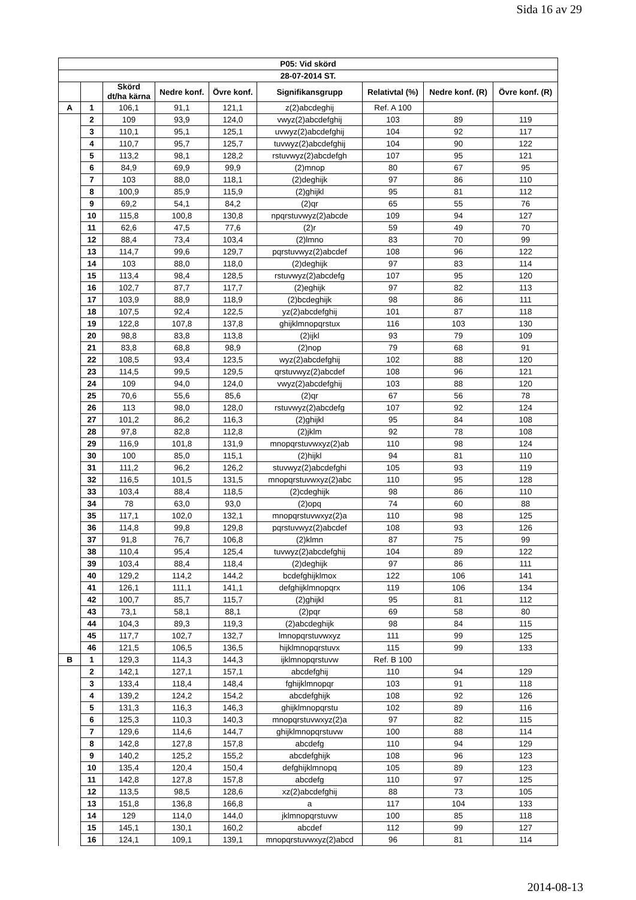Sida 16 av 29
| P05: Vid skörd | | | | | | | | |
| --- | --- | --- | --- | --- | --- | --- | --- | --- |
| 28-07-2014 ST. | | | | | | | | |
| | | Skörd dt/ha kärna | Nedre konf. | Övre konf. | Signifikansgrupp | Relativtal (%) | Nedre konf. (R) | Övre konf. (R) |
| A | 1 | 106,1 | 91,1 | 121,1 | z(2)abcdeghij | Ref. A 100 | | |
| | 2 | 109 | 93,9 | 124,0 | vwyz(2)abcdefghij | 103 | 89 | 119 |
| | 3 | 110,1 | 95,1 | 125,1 | uvwyz(2)abcdefghij | 104 | 92 | 117 |
| | 4 | 110,7 | 95,7 | 125,7 | tuvwyz(2)abcdefghij | 104 | 90 | 122 |
| | 5 | 113,2 | 98,1 | 128,2 | rstuvwyz(2)abcdefgh | 107 | 95 | 121 |
| | 6 | 84,9 | 69,9 | 99,9 | (2)mnop | 80 | 67 | 95 |
| | 7 | 103 | 88,0 | 118,1 | (2)deghijk | 97 | 86 | 110 |
| | 8 | 100,9 | 85,9 | 115,9 | (2)ghijkl | 95 | 81 | 112 |
| | 9 | 69,2 | 54,1 | 84,2 | (2)qr | 65 | 55 | 76 |
| | 10 | 115,8 | 100,8 | 130,8 | npqrstuvwyz(2)abcde | 109 | 94 | 127 |
| | 11 | 62,6 | 47,5 | 77,6 | (2)r | 59 | 49 | 70 |
| | 12 | 88,4 | 73,4 | 103,4 | (2)lmno | 83 | 70 | 99 |
| | 13 | 114,7 | 99,6 | 129,7 | pqrstuvwyz(2)abcdef | 108 | 96 | 122 |
| | 14 | 103 | 88,0 | 118,0 | (2)deghijk | 97 | 83 | 114 |
| | 15 | 113,4 | 98,4 | 128,5 | rstuvwyz(2)abcdefg | 107 | 95 | 120 |
| | 16 | 102,7 | 87,7 | 117,7 | (2)eghijk | 97 | 82 | 113 |
| | 17 | 103,9 | 88,9 | 118,9 | (2)bcdeghijk | 98 | 86 | 111 |
| | 18 | 107,5 | 92,4 | 122,5 | yz(2)abcdefghij | 101 | 87 | 118 |
| | 19 | 122,8 | 107,8 | 137,8 | ghijklmnopqrstux | 116 | 103 | 130 |
| | 20 | 98,8 | 83,8 | 113,8 | (2)ijkl | 93 | 79 | 109 |
| | 21 | 83,8 | 68,8 | 98,9 | (2)nop | 79 | 68 | 91 |
| | 22 | 108,5 | 93,4 | 123,5 | wyz(2)abcdefghij | 102 | 88 | 120 |
| | 23 | 114,5 | 99,5 | 129,5 | qrstuvwyz(2)abcdef | 108 | 96 | 121 |
| | 24 | 109 | 94,0 | 124,0 | vwyz(2)abcdefghij | 103 | 88 | 120 |
| | 25 | 70,6 | 55,6 | 85,6 | (2)qr | 67 | 56 | 78 |
| | 26 | 113 | 98,0 | 128,0 | rstuvwyz(2)abcdefg | 107 | 92 | 124 |
| | 27 | 101,2 | 86,2 | 116,3 | (2)ghijkl | 95 | 84 | 108 |
| | 28 | 97,8 | 82,8 | 112,8 | (2)jklm | 92 | 78 | 108 |
| | 29 | 116,9 | 101,8 | 131,9 | mnopqrstuvwxyz(2)ab | 110 | 98 | 124 |
| | 30 | 100 | 85,0 | 115,1 | (2)hijkl | 94 | 81 | 110 |
| | 31 | 111,2 | 96,2 | 126,2 | stuvwyz(2)abcdefghi | 105 | 93 | 119 |
| | 32 | 116,5 | 101,5 | 131,5 | mnopqrstuvwxyz(2)abc | 110 | 95 | 128 |
| | 33 | 103,4 | 88,4 | 118,5 | (2)cdeghijk | 98 | 86 | 110 |
| | 34 | 78 | 63,0 | 93,0 | (2)opq | 74 | 60 | 88 |
| | 35 | 117,1 | 102,0 | 132,1 | mnopqrstuvwxyz(2)a | 110 | 98 | 125 |
| | 36 | 114,8 | 99,8 | 129,8 | pqrstuvwyz(2)abcdef | 108 | 93 | 126 |
| | 37 | 91,8 | 76,7 | 106,8 | (2)klmn | 87 | 75 | 99 |
| | 38 | 110,4 | 95,4 | 125,4 | tuvwyz(2)abcdefghij | 104 | 89 | 122 |
| | 39 | 103,4 | 88,4 | 118,4 | (2)deghijk | 97 | 86 | 111 |
| | 40 | 129,2 | 114,2 | 144,2 | bcdefghijklmox | 122 | 106 | 141 |
| | 41 | 126,1 | 111,1 | 141,1 | defghijklmnopqrx | 119 | 106 | 134 |
| | 42 | 100,7 | 85,7 | 115,7 | (2)ghijkl | 95 | 81 | 112 |
| | 43 | 73,1 | 58,1 | 88,1 | (2)pqr | 69 | 58 | 80 |
| | 44 | 104,3 | 89,3 | 119,3 | (2)abcdeghijk | 98 | 84 | 115 |
| | 45 | 117,7 | 102,7 | 132,7 | lmnopqrstuvwxyz | 111 | 99 | 125 |
| | 46 | 121,5 | 106,5 | 136,5 | hijklmnopqrstuvx | 115 | 99 | 133 |
| B | 1 | 129,3 | 114,3 | 144,3 | ijklmnopqrstuvw | Ref. B 100 | | |
| | 2 | 142,1 | 127,1 | 157,1 | abcdefghij | 110 | 94 | 129 |
| | 3 | 133,4 | 118,4 | 148,4 | fghijklmnopqr | 103 | 91 | 118 |
| | 4 | 139,2 | 124,2 | 154,2 | abcdefghijk | 108 | 92 | 126 |
| | 5 | 131,3 | 116,3 | 146,3 | ghijklmnopqrstu | 102 | 89 | 116 |
| | 6 | 125,3 | 110,3 | 140,3 | mnopqrstuvwxyz(2)a | 97 | 82 | 115 |
| | 7 | 129,6 | 114,6 | 144,7 | ghijklmnopqrstuvw | 100 | 88 | 114 |
| | 8 | 142,8 | 127,8 | 157,8 | abcdefg | 110 | 94 | 129 |
| | 9 | 140,2 | 125,2 | 155,2 | abcdefghijk | 108 | 96 | 123 |
| | 10 | 135,4 | 120,4 | 150,4 | defghijklmnopq | 105 | 89 | 123 |
| | 11 | 142,8 | 127,8 | 157,8 | abcdefg | 110 | 97 | 125 |
| | 12 | 113,5 | 98,5 | 128,6 | xz(2)abcdefghij | 88 | 73 | 105 |
| | 13 | 151,8 | 136,8 | 166,8 | a | 117 | 104 | 133 |
| | 14 | 129 | 114,0 | 144,0 | jklmnopqrstuvw | 100 | 85 | 118 |
| | 15 | 145,1 | 130,1 | 160,2 | abcdef | 112 | 99 | 127 |
| | 16 | 124,1 | 109,1 | 139,1 | mnopqrstuvwxyz(2)abcd | 96 | 81 | 114 |
2014-08-13